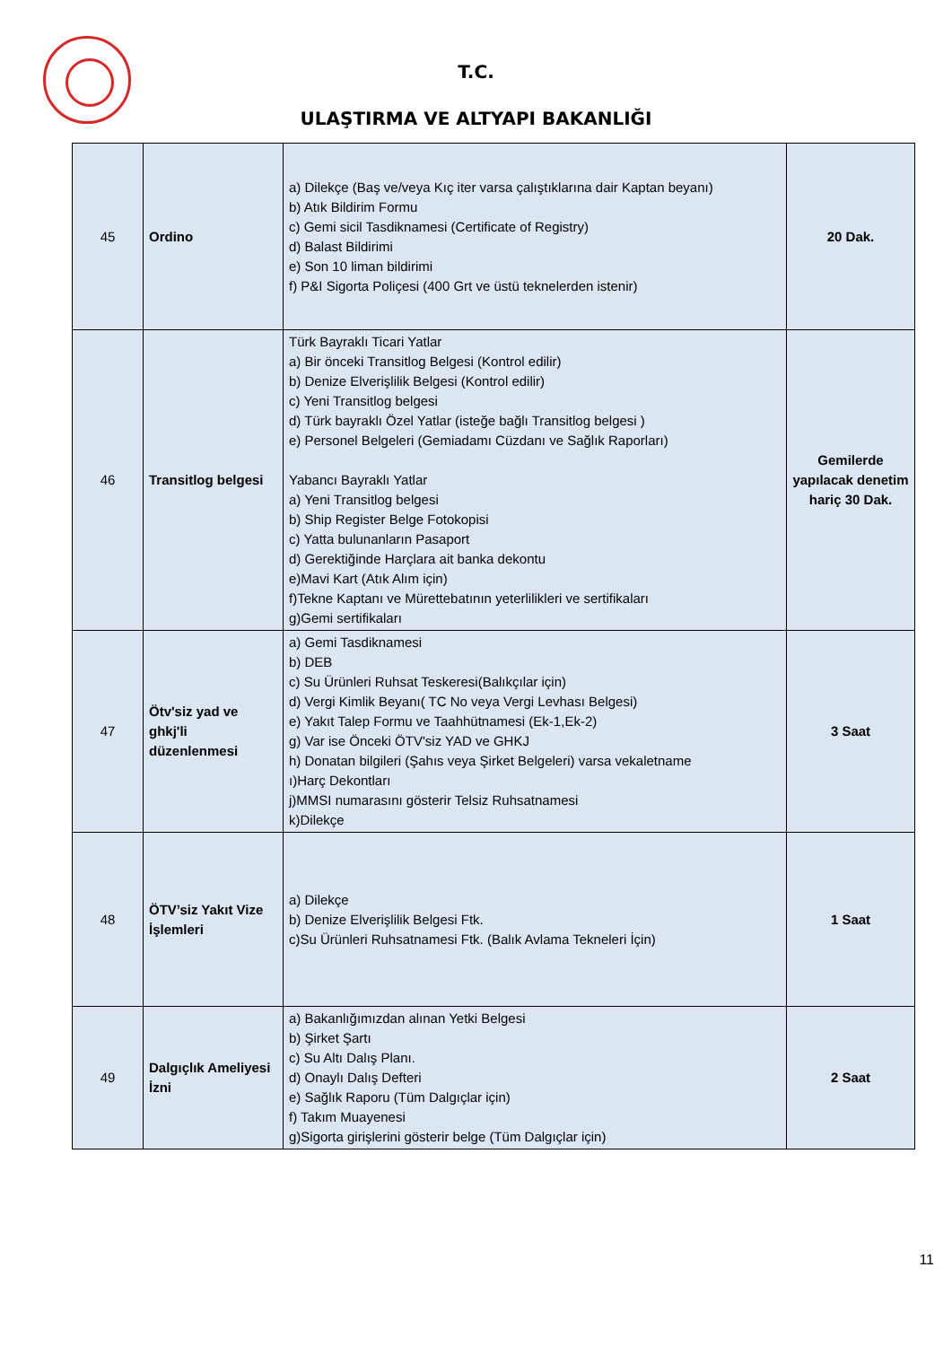T.C.
ULAŞTIRMA VE ALTYAPI BAKANLIĞI
| 45 | Ordino | a) Dilekçe (Baş ve/veya Kıç iter varsa çalıştıklarına dair Kaptan beyanı) b) Atık Bildirim Formu c) Gemi sicil Tasdiknamesi (Certificate of Registry) d) Balast Bildirimi e) Son 10 liman bildirimi f) P&I Sigorta Poliçesi (400 Grt ve üstü teknelerden istenir) | 20 Dak. |
| 46 | Transitlog belgesi | Türk Bayraklı Ticari Yatlar a) Bir önceki Transitlog Belgesi (Kontrol edilir) b) Denize Elverişlilik Belgesi (Kontrol edilir) c) Yeni Transitlog belgesi d) Türk bayraklı Özel Yatlar (isteğe bağlı Transitlog belgesi ) e) Personel Belgeleri (Gemiadamı Cüzdanı ve Sağlık Raporları) Yabancı Bayraklı Yatlar a) Yeni Transitlog belgesi b) Ship Register Belge Fotokopisi c) Yatta bulunanların Pasaport d) Gerektiğinde Harçlara ait banka dekontu e)Mavi Kart (Atık Alım için) f)Tekne Kaptanı ve Mürettebatının yeterlilikleri ve sertifikaları g)Gemi sertifikaları | Gemilerde yapılacak denetim hariç 30 Dak. |
| 47 | Ötv'siz yad ve ghkj'li düzenlenmesi | a) Gemi Tasdiknamesi b) DEB c) Su Ürünleri Ruhsat Teskeresi(Balıkçılar için) d) Vergi Kimlik Beyanı( TC No veya Vergi Levhası Belgesi) e) Yakıt Talep Formu ve Taahhütnamesi (Ek-1,Ek-2) g) Var ise Önceki ÖTV'siz YAD ve GHKJ h) Donatan bilgileri (Şahıs veya Şirket Belgeleri) varsa vekaletname ı)Harç Dekontları j)MMSI numarasını gösterir Telsiz Ruhsatnamesi k)Dilekçe | 3 Saat |
| 48 | ÖTV’siz Yakıt Vize İşlemleri | a) Dilekçe b) Denize Elverişlilik Belgesi Ftk. c)Su Ürünleri Ruhsatnamesi Ftk. (Balık Avlama Tekneleri İçin) | 1 Saat |
| 49 | Dalgıçlık Ameliyesi İzni | a) Bakanlığımızdan alınan Yetki Belgesi b) Şirket Şartı c) Su Altı Dalış Planı. d) Onaylı Dalış Defteri e) Sağlık Raporu (Tüm Dalgıçlar için) f) Takım Muayenesi g)Sigorta girişlerini gösterir belge (Tüm Dalgıçlar için) | 2 Saat |
11